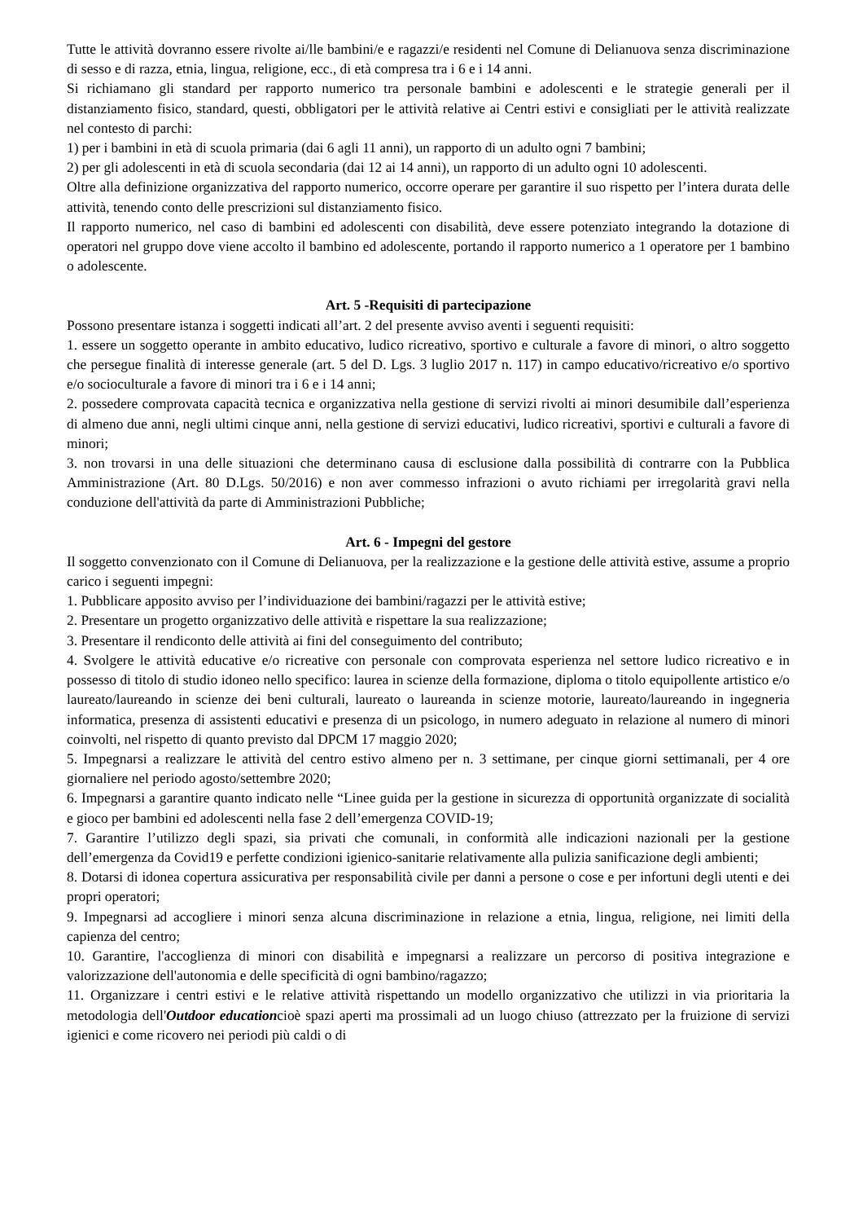Tutte le attività dovranno essere rivolte ai/lle bambini/e e ragazzi/e residenti nel Comune di Delianuova senza discriminazione di sesso e di razza, etnia, lingua, religione, ecc., di età compresa tra i 6 e i 14 anni.
Si richiamano gli standard per rapporto numerico tra personale bambini e adolescenti e le strategie generali per il distanziamento fisico, standard, questi, obbligatori per le attività relative ai Centri estivi e consigliati per le attività realizzate nel contesto di parchi:
1) per i bambini in età di scuola primaria (dai 6 agli 11 anni), un rapporto di un adulto ogni 7 bambini;
2) per gli adolescenti in età di scuola secondaria (dai 12 ai 14 anni), un rapporto di un adulto ogni 10 adolescenti.
Oltre alla definizione organizzativa del rapporto numerico, occorre operare per garantire il suo rispetto per l’intera durata delle attività, tenendo conto delle prescrizioni sul distanziamento fisico.
Il rapporto numerico, nel caso di bambini ed adolescenti con disabilità, deve essere potenziato integrando la dotazione di operatori nel gruppo dove viene accolto il bambino ed adolescente, portando il rapporto numerico a 1 operatore per 1 bambino o adolescente.
Art. 5 -Requisiti di partecipazione
Possono presentare istanza i soggetti indicati all’art. 2 del presente avviso aventi i seguenti requisiti:
1. essere un soggetto operante in ambito educativo, ludico ricreativo, sportivo e culturale a favore di minori, o altro soggetto che persegue finalità di interesse generale (art. 5 del D. Lgs. 3 luglio 2017 n. 117) in campo educativo/ricreativo e/o sportivo e/o socioculturale a favore di minori tra i 6 e i 14 anni;
2. possedere comprovata capacità tecnica e organizzativa nella gestione di servizi rivolti ai minori desumibile dall’esperienza di almeno due anni, negli ultimi cinque anni, nella gestione di servizi educativi, ludico ricreativi, sportivi e culturali a favore di minori;
3. non trovarsi in una delle situazioni che determinano causa di esclusione dalla possibilità di contrarre con la Pubblica Amministrazione (Art. 80 D.Lgs. 50/2016) e non aver commesso infrazioni o avuto richiami per irregolarità gravi nella conduzione dell'attività da parte di Amministrazioni Pubbliche;
Art. 6 - Impegni del gestore
Il soggetto convenzionato con il Comune di Delianuova, per la realizzazione e la gestione delle attività estive, assume a proprio carico i seguenti impegni:
1. Pubblicare apposito avviso per l’individuazione dei bambini/ragazzi per le attività estive;
2. Presentare un progetto organizzativo delle attività e rispettare la sua realizzazione;
3. Presentare il rendiconto delle attività ai fini del conseguimento del contributo;
4. Svolgere le attività educative e/o ricreative con personale con comprovata esperienza nel settore ludico ricreativo e in possesso di titolo di studio idoneo nello specifico: laurea in scienze della formazione, diploma o titolo equipollente artistico e/o laureato/laureando in scienze dei beni culturali, laureato o laureanda in scienze motorie, laureato/laureando in ingegneria informatica, presenza di assistenti educativi e presenza di un psicologo, in numero adeguato in relazione al numero di minori coinvolti, nel rispetto di quanto previsto dal DPCM 17 maggio 2020;
5. Impegnarsi a realizzare le attività del centro estivo almeno per n. 3 settimane, per cinque giorni settimanali, per 4 ore giornaliere nel periodo agosto/settembre 2020;
6. Impegnarsi a garantire quanto indicato nelle “Linee guida per la gestione in sicurezza di opportunità organizzate di socialità e gioco per bambini ed adolescenti nella fase 2 dell’emergenza COVID-19;
7. Garantire l’utilizzo degli spazi, sia privati che comunali, in conformità alle indicazioni nazionali per la gestione dell’emergenza da Covid19 e perfette condizioni igienico-sanitarie relativamente alla pulizia sanificazione degli ambienti;
8. Dotarsi di idonea copertura assicurativa per responsabilità civile per danni a persone o cose e per infortuni degli utenti e dei propri operatori;
9. Impegnarsi ad accogliere i minori senza alcuna discriminazione in relazione a etnia, lingua, religione, nei limiti della capienza del centro;
10. Garantire, l'accoglienza di minori con disabilità e impegnarsi a realizzare un percorso di positiva integrazione e valorizzazione dell'autonomia e delle specificità di ogni bambino/ragazzo;
11. Organizzare i centri estivi e le relative attività rispettando un modello organizzativo che utilizzi in via prioritaria la metodologia dell'Outdoor educationcioè spazi aperti ma prossimali ad un luogo chiuso (attrezzato per la fruizione di servizi igienici e come ricovero nei periodi più caldi o di